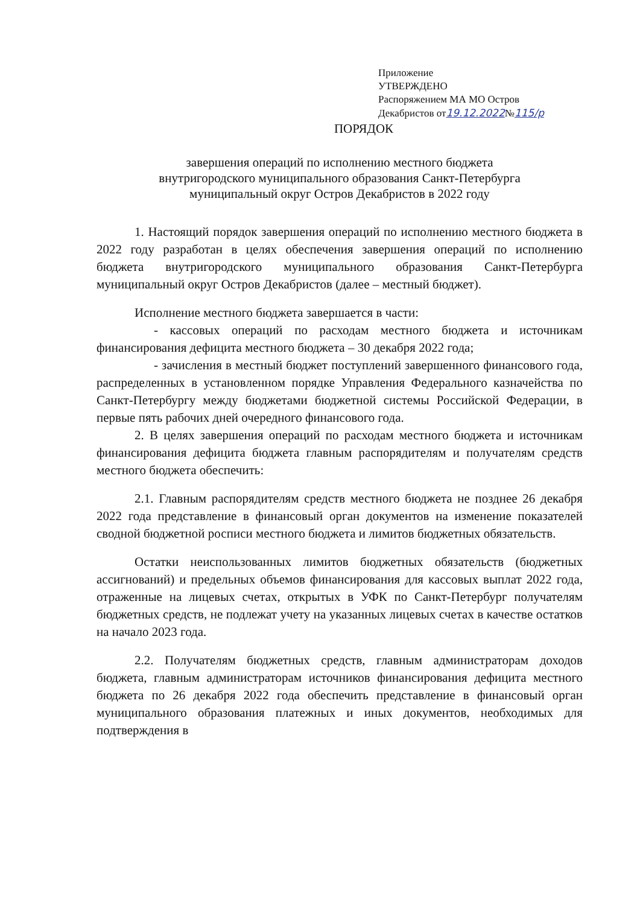Приложение
УТВЕРЖДЕНО
Распоряжением МА МО Остров
Декабристов от19.12.2022№115/р
ПОРЯДОК
завершения операций по исполнению местного бюджета
внутригородского муниципального образования Санкт-Петербурга
муниципальный округ Остров Декабристов в 2022 году
1. Настоящий порядок завершения операций по исполнению местного бюджета в 2022 году разработан в целях обеспечения завершения операций по исполнению бюджета внутригородского муниципального образования Санкт-Петербурга муниципальный округ Остров Декабристов (далее – местный бюджет).
Исполнение местного бюджета завершается в части:
- кассовых операций по расходам местного бюджета и источникам финансирования дефицита местного бюджета – 30 декабря 2022 года;
- зачисления в местный бюджет поступлений завершенного финансового года, распределенных в установленном порядке Управления Федерального казначейства по Санкт-Петербургу между бюджетами бюджетной системы Российской Федерации, в первые пять рабочих дней очередного финансового года.
2. В целях завершения операций по расходам местного бюджета и источникам финансирования дефицита бюджета главным распорядителям и получателям средств местного бюджета обеспечить:
2.1. Главным распорядителям средств местного бюджета не позднее 26 декабря 2022 года представление в финансовый орган документов на изменение показателей сводной бюджетной росписи местного бюджета и лимитов бюджетных обязательств.
Остатки неиспользованных лимитов бюджетных обязательств (бюджетных ассигнований) и предельных объемов финансирования для кассовых выплат 2022 года, отраженные на лицевых счетах, открытых в УФК по Санкт-Петербург получателям бюджетных средств, не подлежат учету на указанных лицевых счетах в качестве остатков на начало 2023 года.
2.2. Получателям бюджетных средств, главным администраторам доходов бюджета, главным администраторам источников финансирования дефицита местного бюджета по 26 декабря 2022 года обеспечить представление в финансовый орган муниципального образования платежных и иных документов, необходимых для подтверждения в